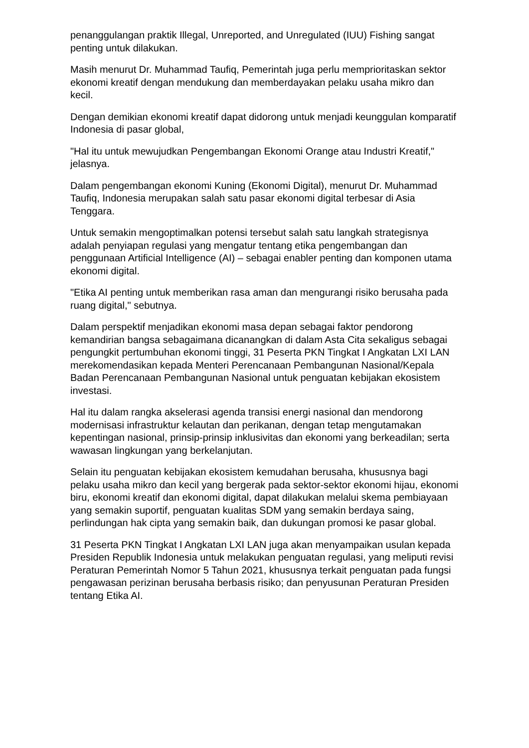penanggulangan praktik Illegal, Unreported, and Unregulated (IUU) Fishing sangat penting untuk dilakukan.
Masih menurut Dr. Muhammad Taufiq, Pemerintah juga perlu memprioritaskan sektor ekonomi kreatif dengan mendukung dan memberdayakan pelaku usaha mikro dan kecil.
Dengan demikian ekonomi kreatif dapat didorong untuk menjadi keunggulan komparatif Indonesia di pasar global,
"Hal itu untuk mewujudkan Pengembangan Ekonomi Orange atau Industri Kreatif," jelasnya.
Dalam pengembangan ekonomi Kuning (Ekonomi Digital), menurut Dr. Muhammad Taufiq, Indonesia merupakan salah satu pasar ekonomi digital terbesar di Asia Tenggara.
Untuk semakin mengoptimalkan potensi tersebut salah satu langkah strategisnya adalah penyiapan regulasi yang mengatur tentang etika pengembangan dan penggunaan Artificial Intelligence (AI) – sebagai enabler penting dan komponen utama ekonomi digital.
"Etika AI penting untuk memberikan rasa aman dan mengurangi risiko berusaha pada ruang digital," sebutnya.
Dalam perspektif menjadikan ekonomi masa depan sebagai faktor pendorong kemandirian bangsa sebagaimana dicanangkan di dalam Asta Cita sekaligus sebagai pengungkit pertumbuhan ekonomi tinggi, 31 Peserta PKN Tingkat I Angkatan LXI LAN merekomendasikan kepada Menteri Perencanaan Pembangunan Nasional/Kepala Badan Perencanaan Pembangunan Nasional untuk penguatan kebijakan ekosistem investasi.
Hal itu dalam rangka akselerasi agenda transisi energi nasional dan mendorong modernisasi infrastruktur kelautan dan perikanan, dengan tetap mengutamakan kepentingan nasional, prinsip-prinsip inklusivitas dan ekonomi yang berkeadilan; serta wawasan lingkungan yang berkelanjutan.
Selain itu penguatan kebijakan ekosistem kemudahan berusaha, khususnya bagi pelaku usaha mikro dan kecil yang bergerak pada sektor-sektor ekonomi hijau, ekonomi biru, ekonomi kreatif dan ekonomi digital, dapat dilakukan melalui skema pembiayaan yang semakin suportif, penguatan kualitas SDM yang semakin berdaya saing, perlindungan hak cipta yang semakin baik, dan dukungan promosi ke pasar global.
31 Peserta PKN Tingkat I Angkatan LXI LAN juga akan menyampaikan usulan kepada Presiden Republik Indonesia untuk melakukan penguatan regulasi, yang meliputi revisi Peraturan Pemerintah Nomor 5 Tahun 2021, khususnya terkait penguatan pada fungsi pengawasan perizinan berusaha berbasis risiko; dan penyusunan Peraturan Presiden tentang Etika AI.